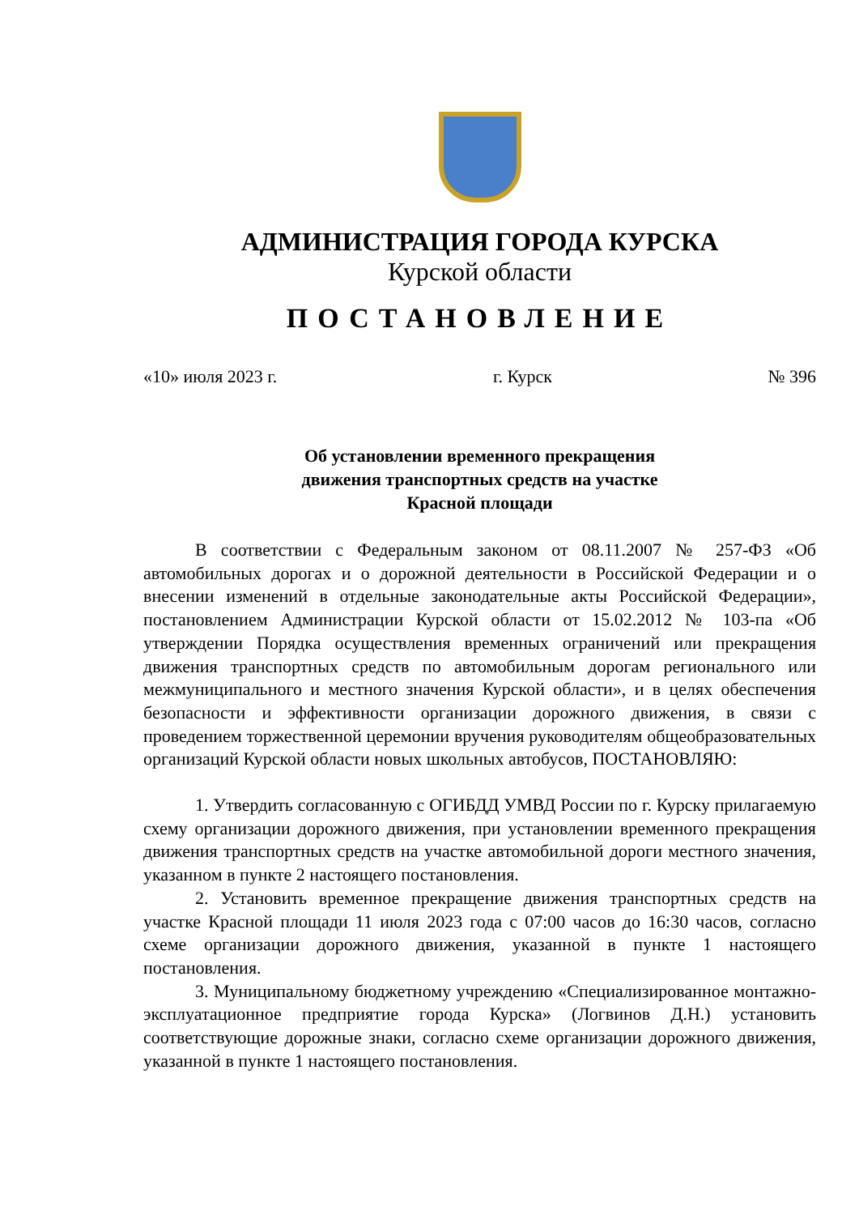АДМИНИСТРАЦИЯ ГОРОДА КУРСКА
Курской области
ПОСТАНОВЛЕНИЕ
«10» июля 2023 г. г. Курск № 396
Об установлении временного прекращения
движения транспортных средств на участке
Красной площади
В соответствии с Федеральным законом от 08.11.2007 № 257-ФЗ «Об автомобильных дорогах и о дорожной деятельности в Российской Федерации и о внесении изменений в отдельные законодательные акты Российской Федерации», постановлением Администрации Курской области от 15.02.2012 № 103-па «Об утверждении Порядка осуществления временных ограничений или прекращения движения транспортных средств по автомобильным дорогам регионального или межмуниципального и местного значения Курской области», и в целях обеспечения безопасности и эффективности организации дорожного движения, в связи с проведением торжественной церемонии вручения руководителям общеобразовательных организаций Курской области новых школьных автобусов, ПОСТАНОВЛЯЮ:
1. Утвердить согласованную с ОГИБДД УМВД России по г. Курску прилагаемую схему организации дорожного движения, при установлении временного прекращения движения транспортных средств на участке автомобильной дороги местного значения, указанном в пункте 2 настоящего постановления.
2. Установить временное прекращение движения транспортных средств на участке Красной площади 11 июля 2023 года с 07:00 часов до 16:30 часов, согласно схеме организации дорожного движения, указанной в пункте 1 настоящего постановления.
3. Муниципальному бюджетному учреждению «Специализированное монтажно-эксплуатационное предприятие города Курска» (Логвинов Д.Н.) установить соответствующие дорожные знаки, согласно схеме организации дорожного движения, указанной в пункте 1 настоящего постановления.